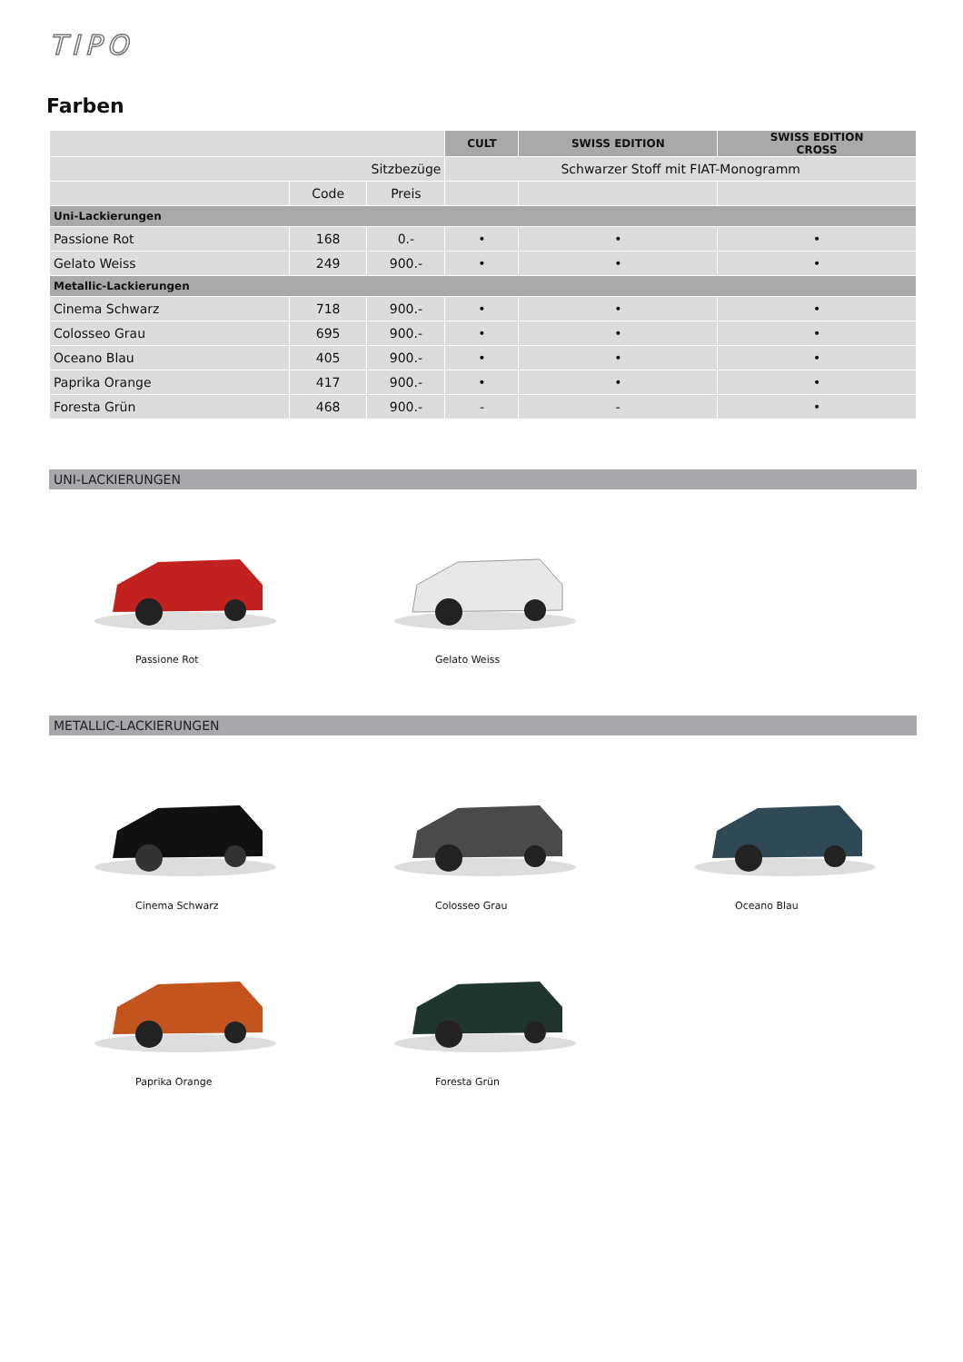TIPO
Farben
| | | | CULT | SWISS EDITION | SWISS EDITION CROSS |
| Sitzbezüge | | | Schwarzer Stoff mit FIAT-Monogramm | | |
| | Code | Preis | | | |
| Uni-Lackierungen | | | | | |
| Passione Rot | 168 | 0.- | • | • | • |
| Gelato Weiss | 249 | 900.- | • | • | • |
| Metallic-Lackierungen | | | | | |
| Cinema Schwarz | 718 | 900.- | • | • | • |
| Colosseo Grau | 695 | 900.- | • | • | • |
| Oceano Blau | 405 | 900.- | • | • | • |
| Paprika Orange | 417 | 900.- | • | • | • |
| Foresta Grün | 468 | 900.- | - | - | • |
UNI-LACKIERUNGEN
Passione Rot Gelato Weiss
METALLIC-LACKIERUNGEN
Cinema Schwarz Colosseo Grau Oceano Blau
Paprika Orange Foresta Grün